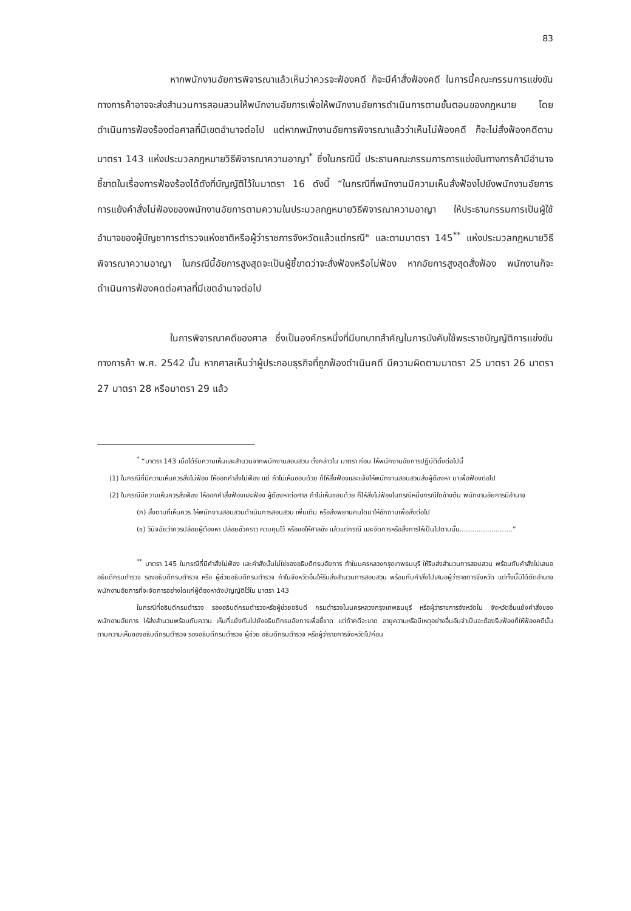83
หากพนักงานอัยการพิจารณาแล้วเห็นว่าควรจะฟ้องคดี ก็จะมีคำสั่งฟ้องคดี ในการนี้คณะกรรมการแข่งขันทางการค้าอาจจะส่งสำนวนการสอบสวนให้พนักงานอัยการเพื่อให้พนักงานอัยการดำเนินการตามขั้นตอนของกฎหมาย โดยดำเนินการฟ้องร้องต่อศาลที่มีเขตอำนาจต่อไป แต่หากพนักงานอัยการพิจารณาแล้วว่าเห็นไม่ฟ้องคดี ก็จะไม่สั่งฟ้องคดีตามมาตรา 143 แห่งประมวลกฎหมายวิธีพิจารณาความอาญา<sup>*</sup> ซึ่งในกรณีนี้ ประธานคณะกรรมการการแข่งขันทางการค้ามีอำนาจชี้ขาดในเรื่องการฟ้องร้องได้ดังที่บัญญัติไว้ในมาตรา 16 ดังนี้ “ในกรณีที่พนักงานมีความเห็นสั่งฟ้องไปยังพนักงานอัยการ การแย้งคำสั่งไม่ฟ้องของพนักงานอัยการตามความในประมวลกฎหมายวิธีพิจารณาความอาญา ให้ประธานกรรมการเป็นผู้ใช้อำนาจของผู้บัญชาการตำรวจแห่งชาติหรือผู้ว่าราชการจังหวัดแล้วแต่กรณี" และตามมาตรา 145<sup>**</sup> แห่งประมวลกฎหมายวิธีพิจารณาความอาญา ในกรณีนี้อัยการสูงสุดจะเป็นผู้ชี้ขาดว่าจะสั่งฟ้องหรือไม่ฟ้อง หากอัยการสูงสุดสั่งฟ้อง พนักงานก็จะดำเนินการฟ้องคดต่อศาลที่มีเขตอำนาจต่อไป
ในการพิจารณาคดีของศาล ซึ่งเป็นองค์กรหนึ่งที่มีบทบาทสำคัญในการบังคับใช้พระราชบัญญัติการแข่งขันทางการค้า พ.ศ. 2542 นั้น หากศาลเห็นว่าผู้ประกอบธุรกิจที่ถูกฟ้องดำเนินคดี มีความผิดตามมาตรา 25 มาตรา 26 มาตรา 27 มาตรา 28 หรือมาตรา 29 แล้ว
<sup>*</sup> “มาตรา 143 เมื่อได้รับความเห็นและสำนวนจากพนักงานสอบสวน ดั่งกล่าวใน มาตรา ก่อน ให้พนักงานอัยการปฏิบัติดั่งต่อไปนี้
(1) ในกรณีที่มีความเห็นควรสั่งไม่ฟ้อง ให้ออกคำสั่งไม่ฟ้อง แต่ ถ้าไม่เห็นชอบด้วย ก็ให้สั่งฟ้องและแจ้งให้พนักงานสอบสวนส่งผู้ต้องหา มาเพื่อฟ้องต่อไป
(2) ในกรณีมีความเห็นควรสั่งฟ้อง ให้ออกคำสั่งฟ้องและฟ้อง ผู้ต้องหาต่อศาล ถ้าไม่เห็นชอบด้วย ก็ให้สั่งไม่ฟ้องในกรณีหนึ่งกรณีใดข้างต้น พนักงานอัยการมีอำนาจ
(ก) สั่งตามที่เห็นควร ให้พนักงานสอบสวนดำเนินการสอบสวน เพิ่มเติม หรือส่งพยานคนใดมาให้ซักถามเพื่อสั่งต่อไป
(ข) วินิจฉัยว่าควรปล่อยผู้ต้องหา ปล่อยชั่วคราว ควบคุมไว้ หรือขอให้ศาลขัง แล้วแต่กรณี และจัดการหรือสั่งการให้เป็นไปตามนั้น.........................”
<sup>**</sup> มาตรา 145 ในกรณีที่มีคำสั่งไม่ฟ้อง และคำสั่งนั้นไม่ใช่ของอธิบดีกรมอัยการ ถ้าในนครหลวงกรุงเทพธนบุรี ให้รีบส่งสำนวนการสอบสวน พร้อมกับคำสั่งไปเสนออธิบดีกรมตำรวจ รองอธิบดีกรมตำรวจ หรือ ผู้ช่วยอธิบดีกรมตำรวจ ถ้าในจังหวัดอื่นให้รีบส่งสำนวนการสอบสวน พร้อมกับคำสั่งไปเสนอผู้ว่าราชการจังหวัด แต่ทั้งนี้มิได้ตัดอำนาจ พนักงานอัยการที่จะจัดการอย่างใดแก่ผู้ต้องหาดังบัญญัติไว้ใน มาตรา 143
ในกรณีที่อธิบดีกรมตำรวจ รองอธิบดีกรมตำรวจหรือผู้ช่วยอธิบดี กรมตำรวจในนครหลวงกรุงเทพธนบุรี หรือผู้ว่าราชการจังหวัดใน จังหวัดอื่นแย้งคำสั่งของพนักงานอัยการ ให้ส่งสำนวนพร้อมกับความ เห็นที่แย้งกันไปยังอธิบดีกรมอัยการเพื่อชี้ขาด แต่ถ้าคดีจะขาด อายุความหรือมีเหตุอย่างอื่นอันจำเป็นจะต้องรีบฟ้องก็ให้ฟ้องคดีนั้น ตามความเห็นของอธิบดีกรมตำรวจ รองอธิบดีกรมตำรวจ ผู้ช่วย อธิบดีกรมตำรวจ หรือผู้ว่าราชการจังหวัดไปก่อน